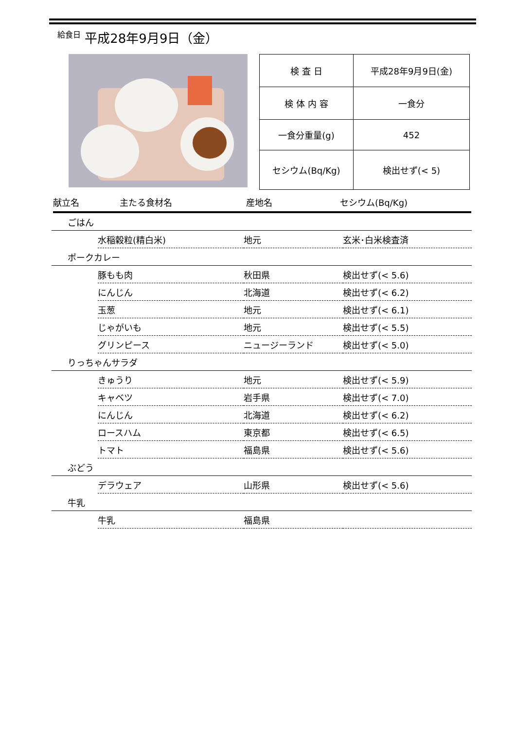給食日 平成28年9月9日（金）
| 検 査 日 | 平成28年9月9日(金) |
| 検 体 内 容 | 一食分 |
| 一食分重量(g) | 452 |
| セシウム(Bq/Kg) | 検出せず(< 5) |
献立名 主たる食材名 産地名 セシウム(Bq/Kg)
| ごはん | | | |
| | 水稲穀粒(精白米) | 地元 | 玄米･白米検査済 |
| ポークカレー | | | |
| | 豚もも肉 | 秋田県 | 検出せず(< 5.6) |
| | にんじん | 北海道 | 検出せず(< 6.2) |
| | 玉葱 | 地元 | 検出せず(< 6.1) |
| | じゃがいも | 地元 | 検出せず(< 5.5) |
| | グリンピース | ニュージーランド | 検出せず(< 5.0) |
| りっちゃんサラダ | | | |
| | きゅうり | 地元 | 検出せず(< 5.9) |
| | キャベツ | 岩手県 | 検出せず(< 7.0) |
| | にんじん | 北海道 | 検出せず(< 6.2) |
| | ロースハム | 東京都 | 検出せず(< 6.5) |
| | トマト | 福島県 | 検出せず(< 5.6) |
| ぶどう | | | |
| | デラウェア | 山形県 | 検出せず(< 5.6) |
| 牛乳 | | | |
| | 牛乳 | 福島県 | |